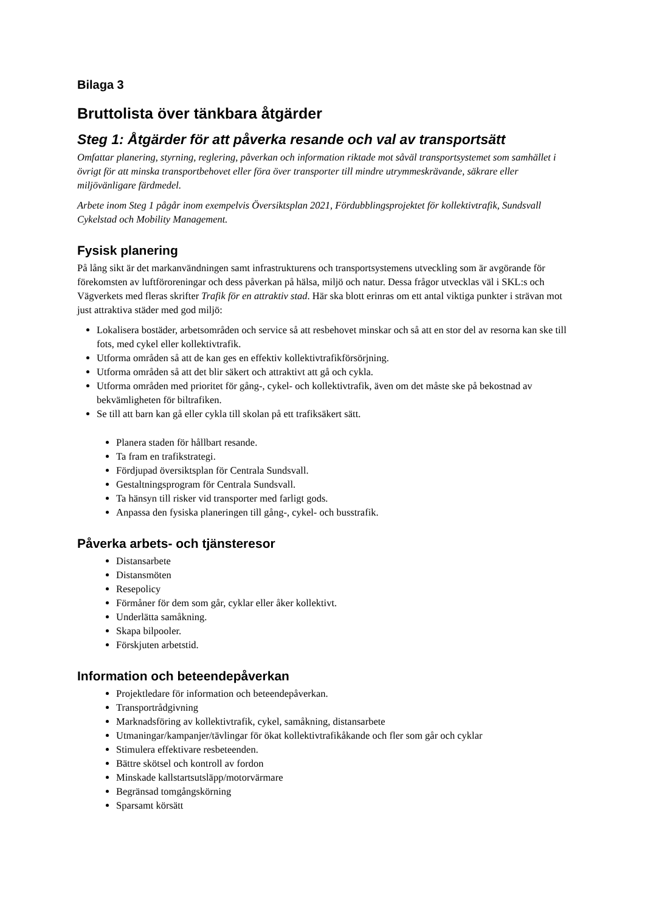Bilaga 3
Bruttolista över tänkbara åtgärder
Steg 1: Åtgärder för att påverka resande och val av transportsätt
Omfattar planering, styrning, reglering, påverkan och information riktade mot såväl transportsystemet som samhället i övrigt för att minska transportbehovet eller föra över transporter till mindre utrymmeskrävande, säkrare eller miljövänligare färdmedel.
Arbete inom Steg 1 pågår inom exempelvis Översiktsplan 2021, Fördubblingsprojektet för kollektivtrafik, Sundsvall Cykelstad och Mobility Management.
Fysisk planering
På lång sikt är det markanvändningen samt infrastrukturens och transportsystemens utveckling som är avgörande för förekomsten av luftföroreningar och dess påverkan på hälsa, miljö och natur. Dessa frågor utvecklas väl i SKL:s och Vägverkets med fleras skrifter Trafik för en attraktiv stad. Här ska blott erinras om ett antal viktiga punkter i strävan mot just attraktiva städer med god miljö:
Lokalisera bostäder, arbetsområden och service så att resbehovet minskar och så att en stor del av resorna kan ske till fots, med cykel eller kollektivtrafik.
Utforma områden så att de kan ges en effektiv kollektivtrafikförsörjning.
Utforma områden så att det blir säkert och attraktivt att gå och cykla.
Utforma områden med prioritet för gång-, cykel- och kollektivtrafik, även om det måste ske på bekostnad av bekvämligheten för biltrafiken.
Se till att barn kan gå eller cykla till skolan på ett trafiksäkert sätt.
Planera staden för hållbart resande.
Ta fram en trafikstrategi.
Fördjupad översiktsplan för Centrala Sundsvall.
Gestaltningsprogram för Centrala Sundsvall.
Ta hänsyn till risker vid transporter med farligt gods.
Anpassa den fysiska planeringen till gång-, cykel- och busstrafik.
Påverka arbets- och tjänsteresor
Distansarbete
Distansmöten
Resepolicy
Förmåner för dem som går, cyklar eller åker kollektivt.
Underlätta samåkning.
Skapa bilpooler.
Förskjuten arbetstid.
Information och beteendepåverkan
Projektledare för information och beteendepåverkan.
Transportrådgivning
Marknadsföring av kollektivtrafik, cykel, samåkning, distansarbete
Utmaningar/kampanjer/tävlingar för ökat kollektivtrafikåkande och fler som går och cyklar
Stimulera effektivare resbeteenden.
Bättre skötsel och kontroll av fordon
Minskade kallstartsutsläpp/motorvärmare
Begränsad tomgångskörning
Sparsamt körsätt